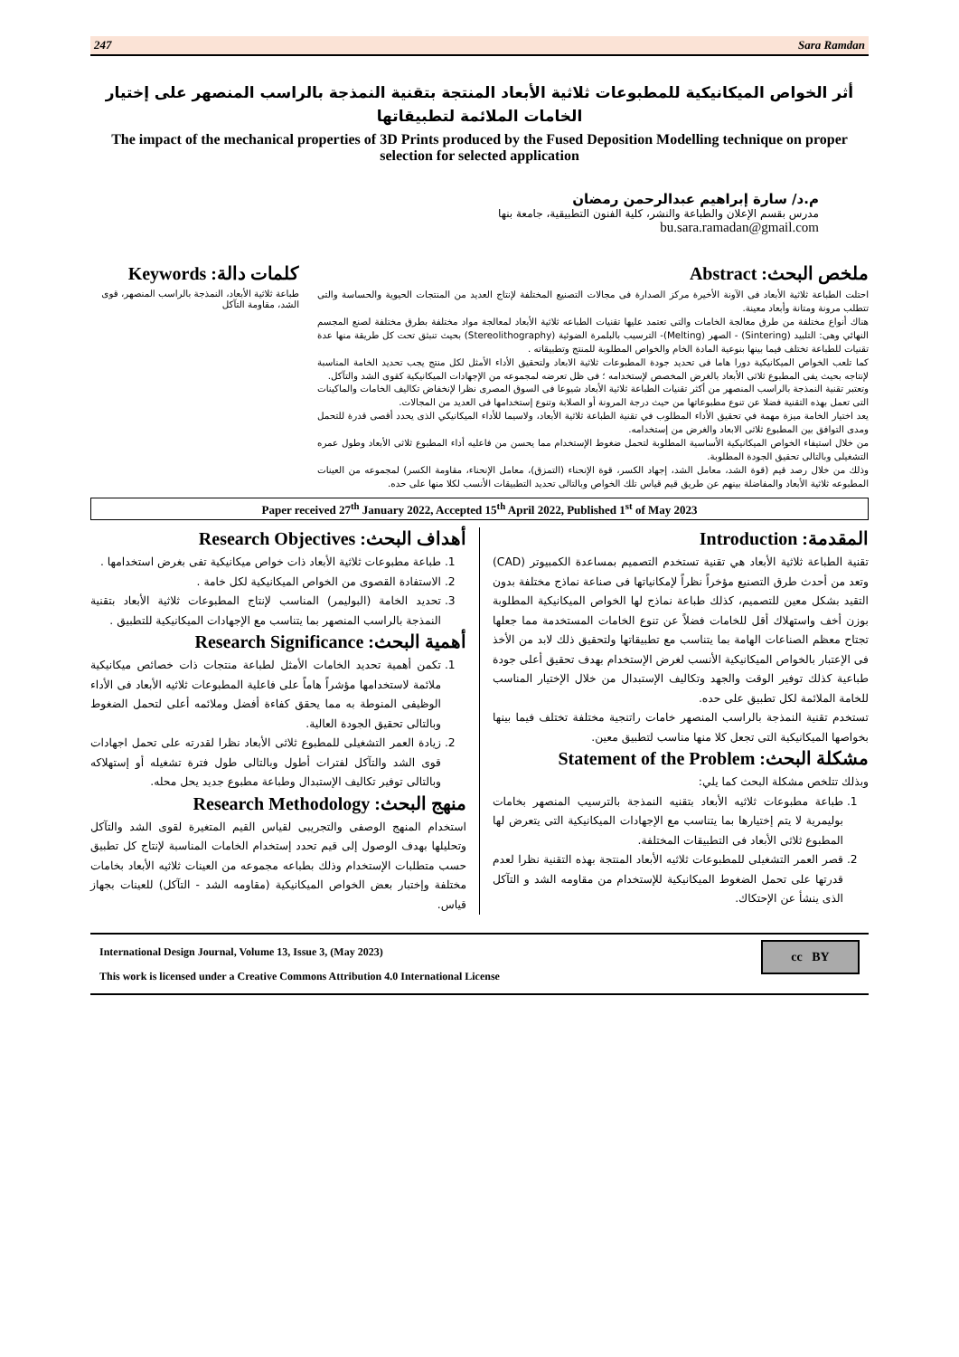247 Sara Ramdan
أثر الخواص الميكانيكية للمطبوعات ثلاثية الأبعاد المنتجة بتقنية النمذجة بالراسب المنصهر على إختيار الخامات الملائمة لتطبيقاتها
The impact of the mechanical properties of 3D Prints produced by the Fused Deposition Modelling technique on proper selection for selected application
م.د/ سارة إبراهيم عبدالرحمن رمضان
مدرس بقسم الإعلان والطباعة والنشر، كلية الفنون التطبيقية، جامعة بنها
bu.sara.ramadan@gmail.com
ملخص البحث: Abstract
احتلت الطباعة ثلاثية الأبعاد فى الآونة الأخيرة مركز الصدارة فى مجالات التصنيع المختلفة لإنتاج العديد من المنتجات الحيوية والحساسة والتى تتطلب مرونة ومتانة وأبعاد معينة.
هناك أنواع مختلفة من طرق معالجة الخامات والتى تعتمد عليها تقنيات الطباعه ثلاثية الأبعاد لمعالجة مواد مختلفة بطرق مختلفة لصنع المجسم النهائي وهى: التلبيد (Sintering) - الصهر (Melting)- الترسيب بالبلمرة الضوئية (Stereolithography) بحيث تنبثق تحت كل طريقة منها عدة تقنيات للطباعة تختلف فيما بينها بنوعية المادة الخام والخواص المطلوبة للمنتج وتطبيقاته .
كما تلعب الخواص الميكانيكية دورا هاما فى تحديد جودة المطبوعات ثلاثية الابعاد ولتحقيق الأداء الأمثل لكل منتج يجب تحديد الخامة المناسبة لإنتاجه بحيث يفى المطبوع ثلاثى الأبعاد بالغرض المخصص لإستخدامه ؛ فى ظل تعرضه لمجموعه من الإجهادات الميكانيكية كقوى الشد والتآكل.
وتعتبر تقنية النمذجة بالراسب المنصهر من أكثر تقنيات الطباعة ثلاثية الأبعاد شيوعا فى السوق المصرى نظرا لإنخفاض تكاليف الخامات والماكينات التى تعمل بهذه التقنية فضلا عن تنوع مطبوعاتها من حيث درجة المرونة أو الصلابة وتنوع إستخدامها فى العديد من المجالات.
يعد اختيار الخامة ميزة مهمة في تحقيق الأداء المطلوب في تقنية الطباعة ثلاثية الأبعاد، ولاسيما للأداء الميكانيكي الذى يحدد أقصى قدرة للتحمل ومدى التوافق بين المطبوع ثلاثى الابعاد والغرض من إستخدامه.
من خلال استيفاء الخواص الميكانيكية الأساسية المطلوبة لتحمل ضغوط الإستخدام مما يحسن من فاعليه أداء المطبوع ثلاثى الأبعاد وطول عمره التشغيلى وبالتالى تحقيق الجودة المطلوبة.
وذلك من خلال رصد قيم (قوة الشد، معامل الشد، إجهاد الكسر، قوة الإنحناء (التمزق)، معامل الإنحناء، مقاومة الكسر) لمجموعه من العينات المطبوعه ثلاثية الأبعاد والمفاضلة بينهم عن طريق قيم قياس تلك الخواص وبالتالى تحديد التطبيقات الأنسب لكلا منها على حده.
كلمات دالة: Keywords
طباعة ثلاثية الأبعاد، النمذجة بالراسب المنصهر، قوى الشد، مقاومة التآكل
Paper received 27<sup>th</sup> January 2022, Accepted 15<sup>th</sup> April 2022, Published 1<sup>st</sup> of May 2023
المقدمة: Introduction
تقنية الطباعة ثلاثية الأبعاد هي تقنية تستخدم التصميم بمساعدة الكمبيوتر (CAD) وتعد من أحدث طرق التصنيع مؤخراً نظراً لإمكانياتها فى صناعة نماذج مختلفة بدون التقيد بشكل معين للتصميم، كذلك طباعة نماذج لها الخواص الميكانيكية المطلوبة بوزن أخف واستهلاك أقل للخامات فضلاً عن تنوع الخامات المستخدمة مما جعلها تجتاح معظم الصناعات الهامة بما يتناسب مع تطبيقاتها ولتحقيق ذلك لابد من الأخذ فى الإعتبار بالخواص الميكانيكية الأنسب لغرض الإستخدام بهدف تحقيق أعلى جودة طباعية كذلك توفير الوقت والجهد وتكاليف الإستبدال من خلال الإختيار المناسب للخامة الملائمة لكل تطبيق على حده.
تستخدم تقنية النمذجة بالراسب المنصهر خامات راتنجية مختلفة تختلف فيما بينها بخواصها الميكانيكية التى تجعل كلا منها مناسب لتطبيق معين.
مشكلة البحث: Statement of the Problem
وبذلك تتلخص مشكلة البحث كما يلي:
1. طباعة مطبوعات ثلاثيه الأبعاد بتقنيه النمذجة بالترسيب المنصهر بخامات بوليمرية لا يتم إختيارها بما يتناسب مع الإجهادات الميكانيكية التى يتعرض لها المطبوع ثلاثى الأبعاد فى التطبيقات المختلفة.
2. قصر العمر التشغيلى للمطبوعات ثلاثيه الأبعاد المنتجة بهذه التقنية نظرا لعدم قدرتها على تحمل الضغوط الميكانيكية للإستخدام من مقاومه الشد و التآكل الذى ينشأ عن الإحتكاك.
أهداف البحث: Research Objectives
1. طباعة مطبوعات ثلاثية الأبعاد ذات خواص ميكانيكية تفى بغرض استخدامها .
2. الاستفادة القصوى من الخواص الميكانيكية لكل خامة .
3. تحديد الخامة (البوليمر) المناسب لإنتاج المطبوعات ثلاثية الأبعاد بتقنية النمذجة بالراسب المنصهر بما يتناسب مع الإجهادات الميكانيكية للتطبيق .
أهمية البحث: Research Significance
1. تكمن أهمية تحديد الخامات الأمثل لطباعة منتجات ذات خصائص ميكانيكية ملائمة لاستخدامها مؤشراً هاماً على فاعلية المطبوعات ثلاثيه الأبعاد فى الأداء الوظيفى المنوطة به مما يحقق كفاءة أفضل وملائمه أعلى لتحمل الضغوط وبالتالى تحقيق الجودة العالية.
2. زيادة العمر التشغيلى للمطبوع ثلاثى الأبعاد نظرا لقدرته على تحمل اجهادات قوى الشد والتآكل لفترات أطول وبالتالى طول فترة تشغيله أو إستهلاكه وبالتالى توفير تكاليف الإستبدال وطباعة مطبوع جديد يحل محله.
منهج البحث: Research Methodology
استخدام المنهج الوصفى والتجريبى لقياس القيم المتغيرة لقوى الشد والتآكل وتحليلها بهدف الوصول إلى قيم تحدد إستخدام الخامات المناسبة لإنتاج كل تطبيق حسب متطلبات الإستخدام وذلك بطباعه مجموعه من العينات ثلاثيه الأبعاد بخامات مختلفة وإختبار بعض الخواص الميكانيكية (مقاومه الشد - التآكل) للعينات بجهاز قياس.
International Design Journal, Volume 13, Issue 3, (May 2023)
This work is licensed under a Creative Commons Attribution 4.0 International License
cc BY